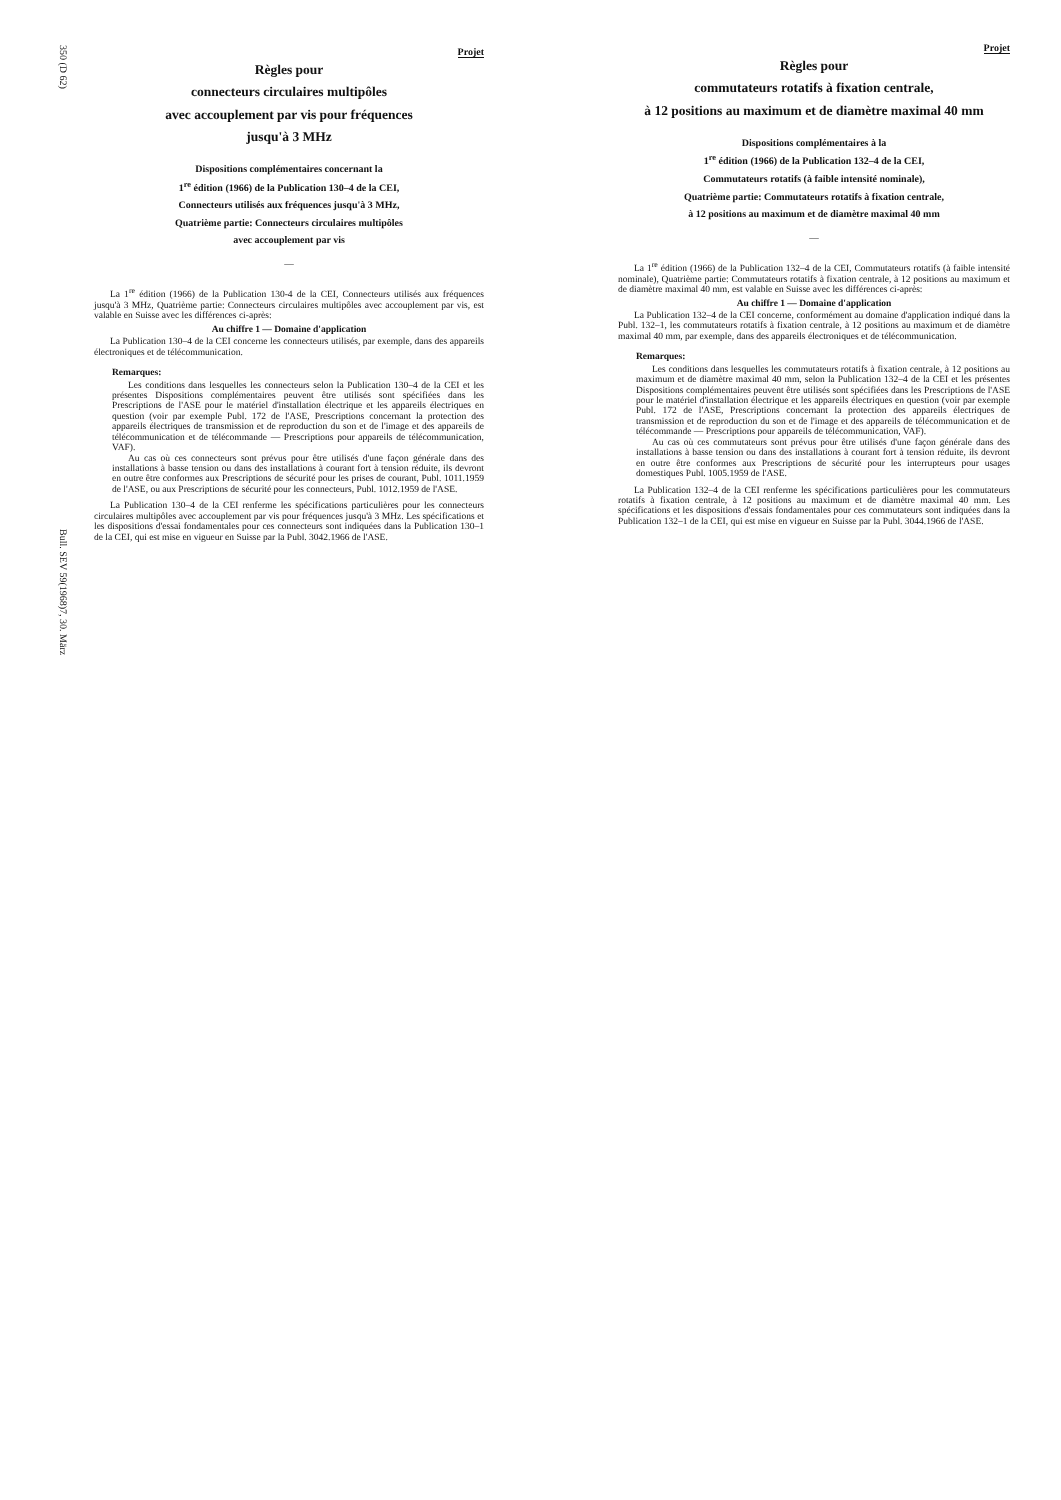350 (D 62)
Bull. SEV 59(1968)7, 30. März
Projet
Règles pour
connecteurs circulaires multipôles
avec accouplement par vis pour fréquences
jusqu'à 3 MHz
Dispositions complémentaires concernant la
1<sup>re</sup> édition (1966) de la Publication 130–4 de la CEI,
Connecteurs utilisés aux fréquences jusqu'à 3 MHz,
Quatrième partie: Connecteurs circulaires multipôles
avec accouplement par vis
—
La 1<sup>re</sup> édition (1966) de la Publication 130-4 de la CEI, Connecteurs utilisés aux fréquences jusqu'à 3 MHz, Quatrième partie: Connecteurs circulaires multipôles avec accouplement par vis, est valable en Suisse avec les différences ci-après:
Au chiffre 1 — Domaine d'application
La Publication 130–4 de la CEI concerne les connecteurs utilisés, par exemple, dans des appareils électroniques et de télécommunication.
Remarques:
Les conditions dans lesquelles les connecteurs selon la Publication 130–4 de la CEI et les présentes Dispositions complémentaires peuvent être utilisés sont spécifiées dans les Prescriptions de l'ASE pour le matériel d'installation électrique et les appareils électriques en question (voir par exemple Publ. 172 de l'ASE, Prescriptions concernant la protection des appareils électriques de transmission et de reproduction du son et de l'image et des appareils de télécommunication et de télécommande — Prescriptions pour appareils de télécommunication, VAF).
Au cas où ces connecteurs sont prévus pour être utilisés d'une façon générale dans des installations à basse tension ou dans des installations à courant fort à tension réduite, ils devront en outre être conformes aux Prescriptions de sécurité pour les prises de courant, Publ. 1011.1959 de l'ASE, ou aux Prescriptions de sécurité pour les connecteurs, Publ. 1012.1959 de l'ASE.
La Publication 130–4 de la CEI renferme les spécifications particulières pour les connecteurs circulaires multipôles avec accouplement par vis pour fréquences jusqu'à 3 MHz. Les spécifications et les dispositions d'essai fondamentales pour ces connecteurs sont indiquées dans la Publication 130–1 de la CEI, qui est mise en vigueur en Suisse par la Publ. 3042.1966 de l'ASE.
Projet
Règles pour
commutateurs rotatifs à fixation centrale,
à 12 positions au maximum et de diamètre maximal 40 mm
Dispositions complémentaires à la
1<sup>re</sup> édition (1966) de la Publication 132–4 de la CEI,
Commutateurs rotatifs (à faible intensité nominale),
Quatrième partie: Commutateurs rotatifs à fixation centrale,
à 12 positions au maximum et de diamètre maximal 40 mm
—
La 1<sup>re</sup> édition (1966) de la Publication 132–4 de la CEI, Commutateurs rotatifs (à faible intensité nominale), Quatrième partie: Commutateurs rotatifs à fixation centrale, à 12 positions au maximum et de diamètre maximal 40 mm, est valable en Suisse avec les différences ci-après:
Au chiffre 1 — Domaine d'application
La Publication 132–4 de la CEI concerne, conformément au domaine d'application indiqué dans la Publ. 132–1, les commutateurs rotatifs à fixation centrale, à 12 positions au maximum et de diamètre maximal 40 mm, par exemple, dans des appareils électroniques et de télécommunication.
Remarques:
Les conditions dans lesquelles les commutateurs rotatifs à fixation centrale, à 12 positions au maximum et de diamètre maximal 40 mm, selon la Publication 132–4 de la CEI et les présentes Dispositions complémentaires peuvent être utilisés sont spécifiées dans les Prescriptions de l'ASE pour le matériel d'installation électrique et les appareils électriques en question (voir par exemple Publ. 172 de l'ASE, Prescriptions concernant la protection des appareils électriques de transmission et de reproduction du son et de l'image et des appareils de télécommunication et de télécommande — Prescriptions pour appareils de télécommunication, VAF).
Au cas où ces commutateurs sont prévus pour être utilisés d'une façon générale dans des installations à basse tension ou dans des installations à courant fort à tension réduite, ils devront en outre être conformes aux Prescriptions de sécurité pour les interrupteurs pour usages domestiques Publ. 1005.1959 de l'ASE.
La Publication 132–4 de la CEI renferme les spécifications particulières pour les commutateurs rotatifs à fixation centrale, à 12 positions au maximum et de diamètre maximal 40 mm. Les spécifications et les dispositions d'essais fondamentales pour ces commutateurs sont indiquées dans la Publication 132–1 de la CEI, qui est mise en vigueur en Suisse par la Publ. 3044.1966 de l'ASE.